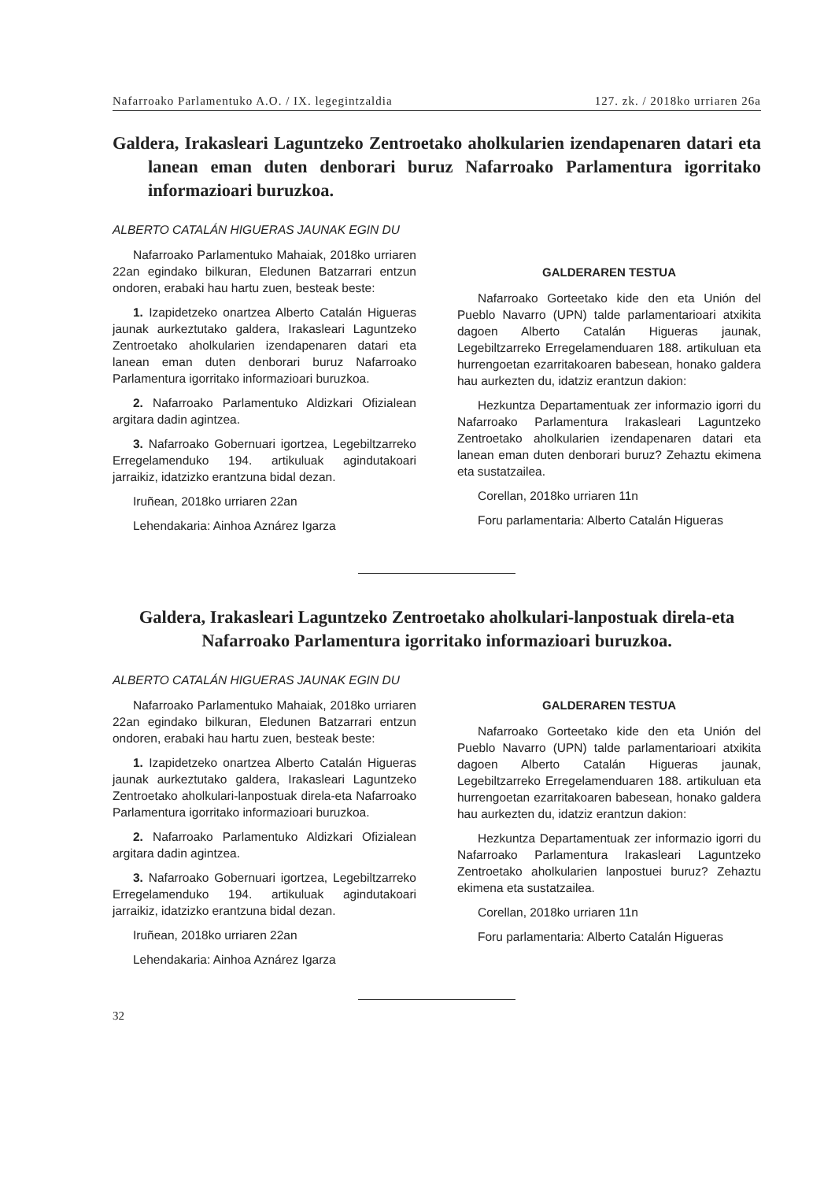Nafarroako Parlamentuko A.O. / IX. legegintzaldia 127. zk. / 2018ko urriaren 26a
Galdera, Irakasleari Laguntzeko Zentroetako aholkularien izendapenaren datari eta lanean eman duten denborari buruz Nafarroako Parlamentura igorritako informazioari buruzkoa.
ALBERTO CATALÁN HIGUERAS JAUNAK EGIN DU
Nafarroako Parlamentuko Mahaiak, 2018ko urriaren 22an egindako bilkuran, Eledunen Batzarrari entzun ondoren, erabaki hau hartu zuen, besteak beste:
1. Izapidetzeko onartzea Alberto Catalán Higueras jaunak aurkeztutako galdera, Irakasleari Laguntzeko Zentroetako aholkularien izendapenaren datari eta lanean eman duten denborari buruz Nafarroako Parlamentura igorritako informazioari buruzkoa.
2. Nafarroako Parlamentuko Aldizkari Ofizialean argitara dadin agintzea.
3. Nafarroako Gobernuari igortzea, Legebiltzarreko Erregelamenduko 194. artikuluak agindutakoari jarraikiz, idatzizko erantzuna bidal dezan.
Iruñean, 2018ko urriaren 22an
Lehendakaria: Ainhoa Aznárez Igarza
GALDERAREN TESTUA
Nafarroako Gorteetako kide den eta Unión del Pueblo Navarro (UPN) talde parlamentarioari atxikita dagoen Alberto Catalán Higueras jaunak, Legebiltzarreko Erregelamenduaren 188. artikuluan eta hurrengoetan ezarritakoaren babesean, honako galdera hau aurkezten du, idatziz erantzun dakion:
Hezkuntza Departamentuak zer informazio igorri du Nafarroako Parlamentura Irakasleari Laguntzeko Zentroetako aholkularien izendapenaren datari eta lanean eman duten denborari buruz? Zehaztu ekimena eta sustatzailea.
Corellan, 2018ko urriaren 11n
Foru parlamentaria: Alberto Catalán Higueras
Galdera, Irakasleari Laguntzeko Zentroetako aholkulari-lanpostuak direla-eta Nafarroako Parlamentura igorritako informazioari buruzkoa.
ALBERTO CATALÁN HIGUERAS JAUNAK EGIN DU
Nafarroako Parlamentuko Mahaiak, 2018ko urriaren 22an egindako bilkuran, Eledunen Batzarrari entzun ondoren, erabaki hau hartu zuen, besteak beste:
1. Izapidetzeko onartzea Alberto Catalán Higueras jaunak aurkeztutako galdera, Irakasleari Laguntzeko Zentroetako aholkulari-lanpostuak direla-eta Nafarroako Parlamentura igorritako informazioari buruzkoa.
2. Nafarroako Parlamentuko Aldizkari Ofizialean argitara dadin agintzea.
3. Nafarroako Gobernuari igortzea, Legebiltzarreko Erregelamenduko 194. artikuluak agindutakoari jarraikiz, idatzizko erantzuna bidal dezan.
Iruñean, 2018ko urriaren 22an
Lehendakaria: Ainhoa Aznárez Igarza
GALDERAREN TESTUA
Nafarroako Gorteetako kide den eta Unión del Pueblo Navarro (UPN) talde parlamentarioari atxikita dagoen Alberto Catalán Higueras jaunak, Legebiltzarreko Erregelamenduaren 188. artikuluan eta hurrengoetan ezarritakoaren babesean, honako galdera hau aurkezten du, idatziz erantzun dakion:
Hezkuntza Departamentuak zer informazio igorri du Nafarroako Parlamentura Irakasleari Laguntzeko Zentroetako aholkularien lanpostuei buruz? Zehaztu ekimena eta sustatzailea.
Corellan, 2018ko urriaren 11n
Foru parlamentaria: Alberto Catalán Higueras
32